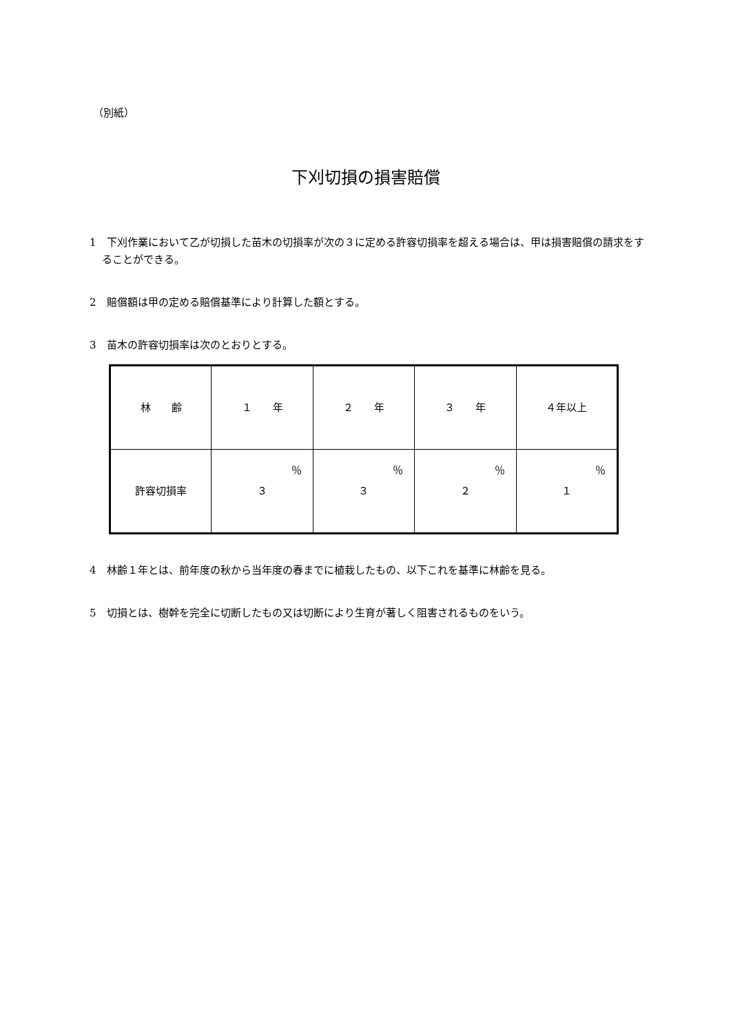（別紙）
下刈切損の損害賠償
1　下刈作業において乙が切損した苗木の切損率が次の３に定める許容切損率を超える場合は、甲は損害賠償の請求をすることができる。
2　賠償額は甲の定める賠償基準により計算した額とする。
3　苗木の許容切損率は次のとおりとする。
| 林 齢 | １ 年 | ２ 年 | ３ 年 | ４年以上 |
| 許容切損率 | ％ ３ | ％ ３ | ％ ２ | ％ １ |
4　林齢１年とは、前年度の秋から当年度の春までに植栽したもの、以下これを基準に林齢を見る。
5　切損とは、樹幹を完全に切断したもの又は切断により生育が著しく阻害されるものをいう。